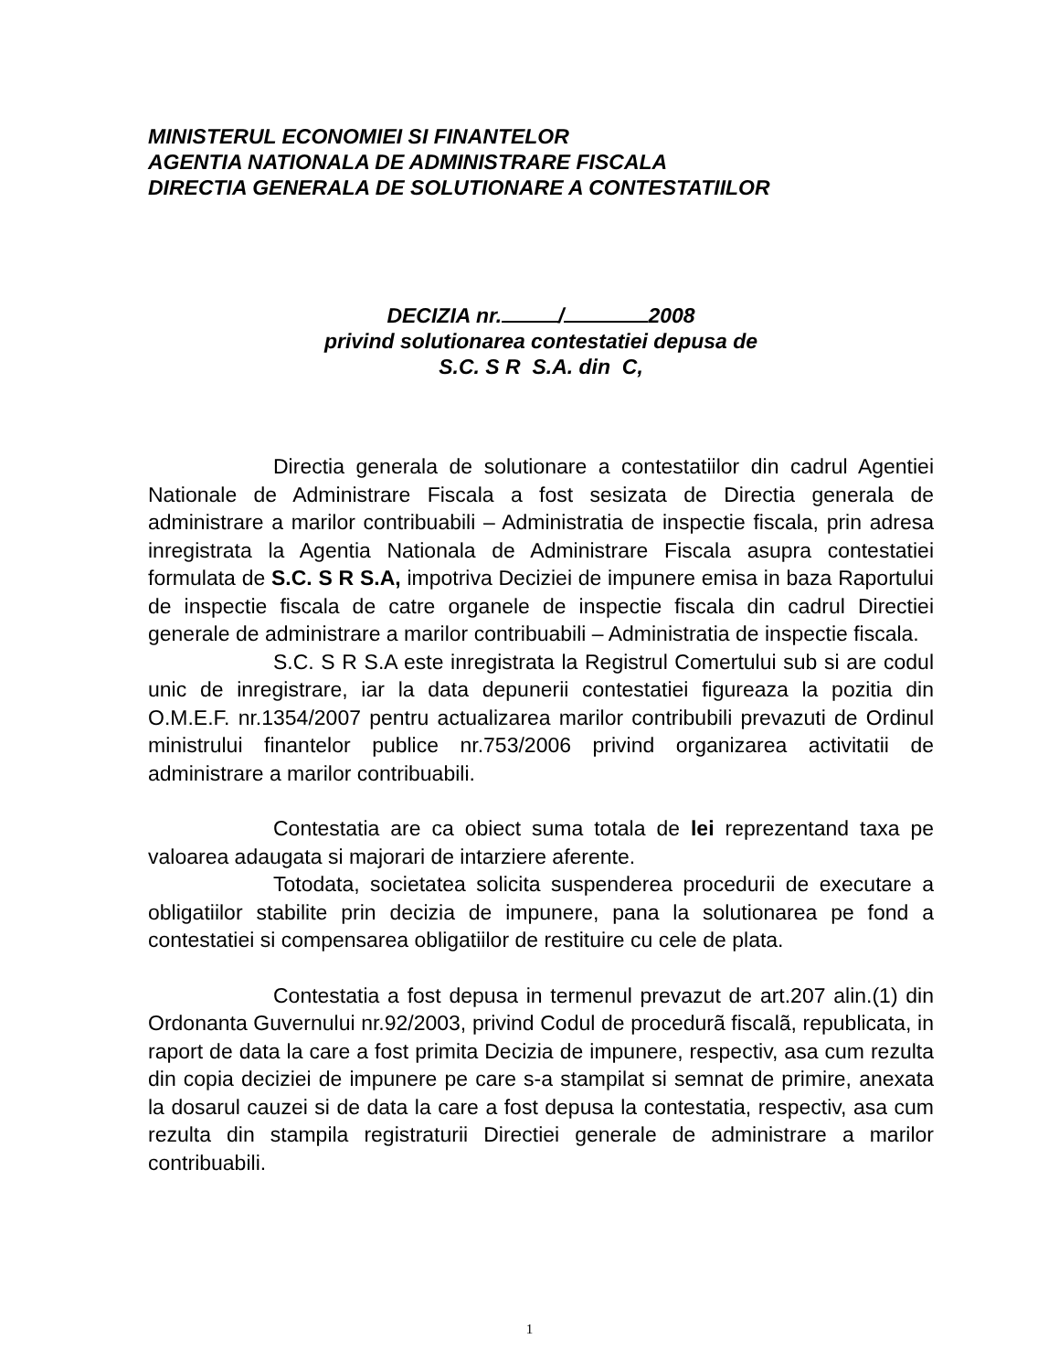MINISTERUL ECONOMIEI SI FINANTELOR
AGENTIA NATIONALA DE ADMINISTRARE FISCALA
DIRECTIA GENERALA DE SOLUTIONARE A CONTESTATIILOR
DECIZIA nr. / 2008
privind solutionarea contestatiei depusa de
S.C. S R S.A. din C,
Directia generala de solutionare a contestatiilor din cadrul Agentiei Nationale de Administrare Fiscala a fost sesizata de Directia generala de administrare a marilor contribuabili – Administratia de inspectie fiscala, prin adresa inregistrata la Agentia Nationala de Administrare Fiscala asupra contestatiei formulata de S.C. S R S.A, impotriva Deciziei de impunere emisa in baza Raportului de inspectie fiscala de catre organele de inspectie fiscala din cadrul Directiei generale de administrare a marilor contribuabili – Administratia de inspectie fiscala.
S.C. S R S.A este inregistrata la Registrul Comertului sub si are codul unic de inregistrare, iar la data depunerii contestatiei figureaza la pozitia din O.M.E.F. nr.1354/2007 pentru actualizarea marilor contribubili prevazuti de Ordinul ministrului finantelor publice nr.753/2006 privind organizarea activitatii de administrare a marilor contribuabili.
Contestatia are ca obiect suma totala de lei reprezentand taxa pe valoarea adaugata si majorari de intarziere aferente.
Totodata, societatea solicita suspenderea procedurii de executare a obligatiilor stabilite prin decizia de impunere, pana la solutionarea pe fond a contestatiei si compensarea obligatiilor de restituire cu cele de plata.
Contestatia a fost depusa in termenul prevazut de art.207 alin.(1) din Ordonanta Guvernului nr.92/2003, privind Codul de procedurã fiscalã, republicata, in raport de data la care a fost primita Decizia de impunere, respectiv, asa cum rezulta din copia deciziei de impunere pe care s-a stampilat si semnat de primire, anexata la dosarul cauzei si de data la care a fost depusa la contestatia, respectiv, asa cum rezulta din stampila registraturii Directiei generale de administrare a marilor contribuabili.
1